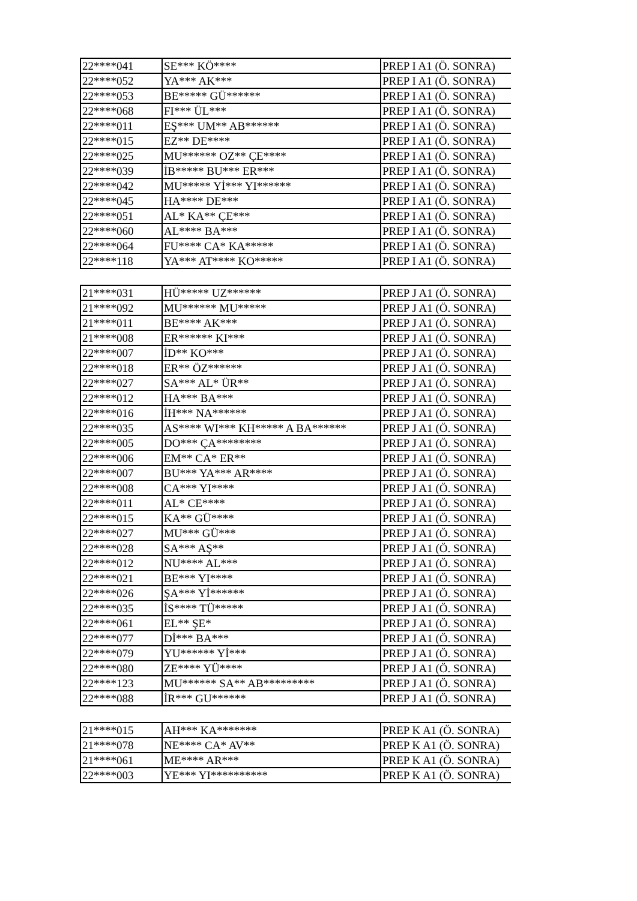| 22****041 | SE*** KÖ**** | PREP I A1 (Ö. SONRA) |
| 22****052 | YA*** AK*** | PREP I A1 (Ö. SONRA) |
| 22****053 | BE***** GÜ****** | PREP I A1 (Ö. SONRA) |
| 22****068 | FI*** ÜL*** | PREP I A1 (Ö. SONRA) |
| 22****011 | EŞ*** UM** AB****** | PREP I A1 (Ö. SONRA) |
| 22****015 | EZ** DE**** | PREP I A1 (Ö. SONRA) |
| 22****025 | MU****** OZ** ÇE**** | PREP I A1 (Ö. SONRA) |
| 22****039 | İB***** BU*** ER*** | PREP I A1 (Ö. SONRA) |
| 22****042 | MU***** Yİ*** YI****** | PREP I A1 (Ö. SONRA) |
| 22****045 | HA**** DE*** | PREP I A1 (Ö. SONRA) |
| 22****051 | AL* KA** ÇE*** | PREP I A1 (Ö. SONRA) |
| 22****060 | AL**** BA*** | PREP I A1 (Ö. SONRA) |
| 22****064 | FU**** CA* KA***** | PREP I A1 (Ö. SONRA) |
| 22****118 | YA*** AT**** KO***** | PREP I A1 (Ö. SONRA) |
| 21****031 | HÜ***** UZ****** | PREP J A1 (Ö. SONRA) |
| 21****092 | MU****** MU***** | PREP J A1 (Ö. SONRA) |
| 21****011 | BE**** AK*** | PREP J A1 (Ö. SONRA) |
| 21****008 | ER****** KI*** | PREP J A1 (Ö. SONRA) |
| 22****007 | İD** KO*** | PREP J A1 (Ö. SONRA) |
| 22****018 | ER** ÖZ****** | PREP J A1 (Ö. SONRA) |
| 22****027 | SA*** AL* ÜR** | PREP J A1 (Ö. SONRA) |
| 22****012 | HA*** BA*** | PREP J A1 (Ö. SONRA) |
| 22****016 | İH*** NA****** | PREP J A1 (Ö. SONRA) |
| 22****035 | AS**** WI*** KH***** A BA****** | PREP J A1 (Ö. SONRA) |
| 22****005 | DO*** ÇA******** | PREP J A1 (Ö. SONRA) |
| 22****006 | EM** CA* ER** | PREP J A1 (Ö. SONRA) |
| 22****007 | BU*** YA*** AR**** | PREP J A1 (Ö. SONRA) |
| 22****008 | CA*** YI**** | PREP J A1 (Ö. SONRA) |
| 22****011 | AL* CE**** | PREP J A1 (Ö. SONRA) |
| 22****015 | KA** GÜ**** | PREP J A1 (Ö. SONRA) |
| 22****027 | MU*** GÜ*** | PREP J A1 (Ö. SONRA) |
| 22****028 | SA*** AŞ** | PREP J A1 (Ö. SONRA) |
| 22****012 | NU**** AL*** | PREP J A1 (Ö. SONRA) |
| 22****021 | BE*** YI**** | PREP J A1 (Ö. SONRA) |
| 22****026 | ŞA*** Yİ****** | PREP J A1 (Ö. SONRA) |
| 22****035 | İS**** TÜ***** | PREP J A1 (Ö. SONRA) |
| 22****061 | EL** ŞE* | PREP J A1 (Ö. SONRA) |
| 22****077 | Dİ*** BA*** | PREP J A1 (Ö. SONRA) |
| 22****079 | YU****** Yİ*** | PREP J A1 (Ö. SONRA) |
| 22****080 | ZE**** YÜ**** | PREP J A1 (Ö. SONRA) |
| 22****123 | MU****** SA** AB********* | PREP J A1 (Ö. SONRA) |
| 22****088 | İR*** GU****** | PREP J A1 (Ö. SONRA) |
| 21****015 | AH*** KA******* | PREP K A1 (Ö. SONRA) |
| 21****078 | NE**** CA* AV** | PREP K A1 (Ö. SONRA) |
| 21****061 | ME**** AR*** | PREP K A1 (Ö. SONRA) |
| 22****003 | YE*** YI********** | PREP K A1 (Ö. SONRA) |